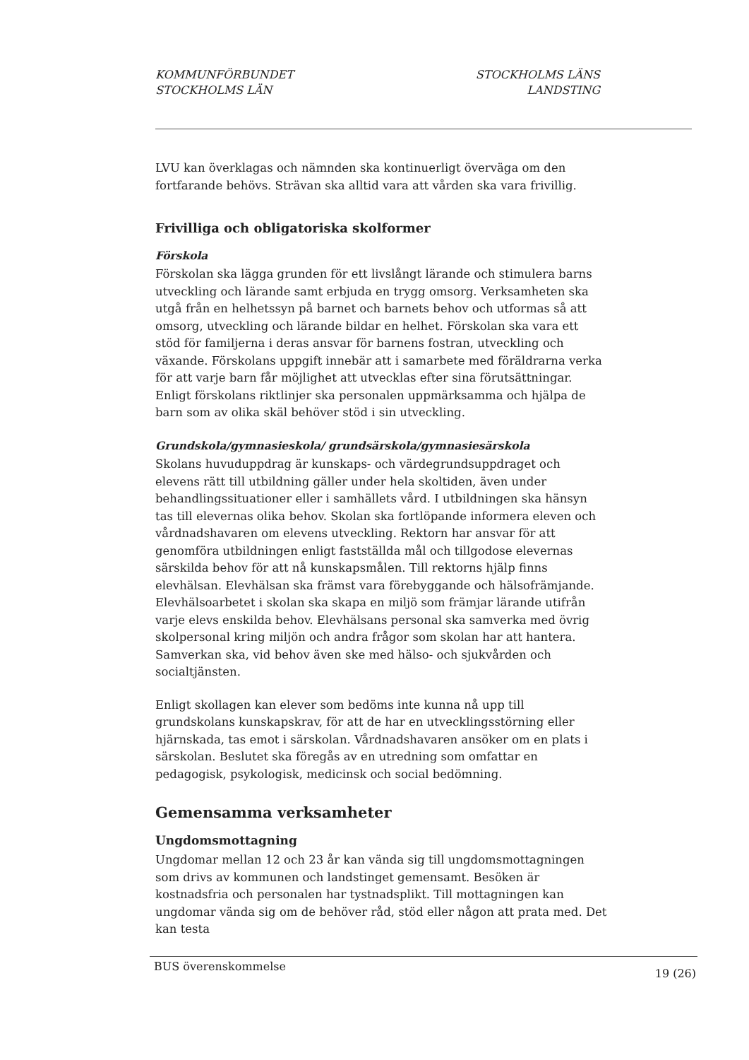KOMMUNFÖRBUNDET
STOCKHOLMS LÄN
STOCKHOLMS LÄNS
LANDSTING
LVU kan överklagas och nämnden ska kontinuerligt överväga om den fortfarande behövs. Strävan ska alltid vara att vården ska vara frivillig.
Frivilliga och obligatoriska skolformer
Förskola
Förskolan ska lägga grunden för ett livslångt lärande och stimulera barns utveckling och lärande samt erbjuda en trygg omsorg. Verksamheten ska utgå från en helhetssyn på barnet och barnets behov och utformas så att omsorg, utveckling och lärande bildar en helhet. Förskolan ska vara ett stöd för familjerna i deras ansvar för barnens fostran, utveckling och växande. Förskolans uppgift innebär att i samarbete med föräldrarna verka för att varje barn får möjlighet att utvecklas efter sina förutsättningar. Enligt förskolans riktlinjer ska personalen uppmärksamma och hjälpa de barn som av olika skäl behöver stöd i sin utveckling.
Grundskola/gymnasieskola/ grundsärskola/gymnasiesärskola
Skolans huvuduppdrag är kunskaps- och värdegrundsuppdraget och elevens rätt till utbildning gäller under hela skoltiden, även under behandlingssituationer eller i samhällets vård. I utbildningen ska hänsyn tas till elevernas olika behov. Skolan ska fortlöpande informera eleven och vårdnadshavaren om elevens utveckling. Rektorn har ansvar för att genomföra utbildningen enligt fastställda mål och tillgodose elevernas särskilda behov för att nå kunskapsmålen. Till rektorns hjälp finns elevhälsan. Elevhälsan ska främst vara förebyggande och hälsofrämjande. Elevhälsoarbetet i skolan ska skapa en miljö som främjar lärande utifrån varje elevs enskilda behov. Elevhälsans personal ska samverka med övrig skolpersonal kring miljön och andra frågor som skolan har att hantera. Samverkan ska, vid behov även ske med hälso- och sjukvården och socialtjänsten.
Enligt skollagen kan elever som bedöms inte kunna nå upp till grundskolans kunskapskrav, för att de har en utvecklingsstörning eller hjärnskada, tas emot i särskolan. Vårdnadshavaren ansöker om en plats i särskolan. Beslutet ska föregås av en utredning som omfattar en pedagogisk, psykologisk, medicinsk och social bedömning.
Gemensamma verksamheter
Ungdomsmottagning
Ungdomar mellan 12 och 23 år kan vända sig till ungdomsmottagningen som drivs av kommunen och landstinget gemensamt. Besöken är kostnadsfria och personalen har tystnadsplikt. Till mottagningen kan ungdomar vända sig om de behöver råd, stöd eller någon att prata med. Det kan testa
BUS överenskommelse 19 (26)